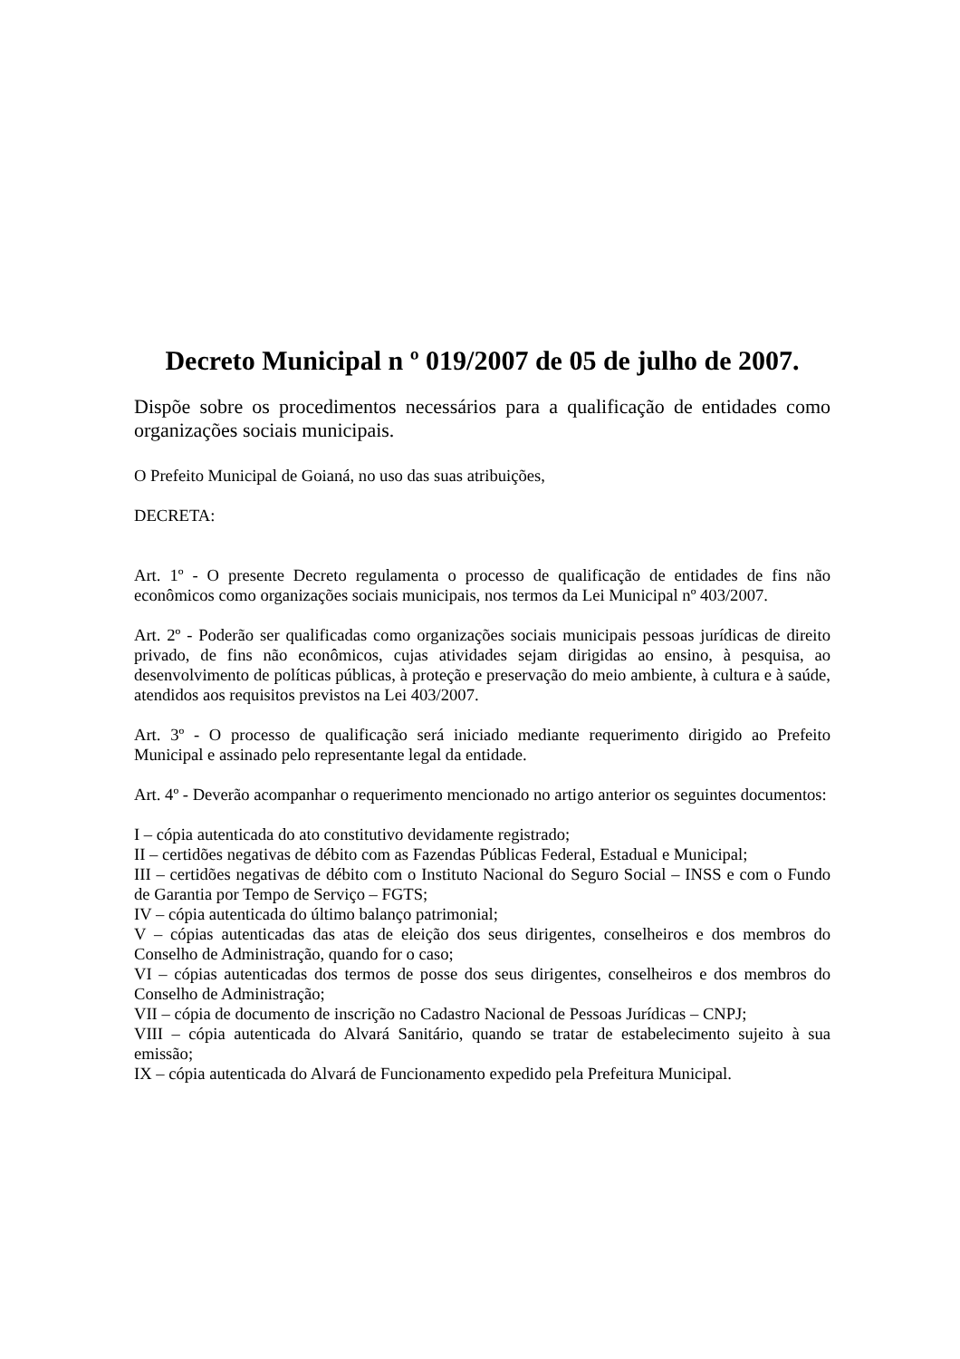Decreto Municipal n º 019/2007 de 05 de julho de 2007.
Dispõe sobre os procedimentos necessários para a qualificação de entidades como organizações sociais municipais.
O Prefeito Municipal de Goianá, no uso das suas atribuições,
DECRETA:
Art. 1º - O presente Decreto regulamenta o processo de qualificação de entidades de fins não econômicos como organizações sociais municipais, nos termos da Lei Municipal nº 403/2007.
Art. 2º - Poderão ser qualificadas como organizações sociais municipais pessoas jurídicas de direito privado, de fins não econômicos, cujas atividades sejam dirigidas ao ensino, à pesquisa, ao desenvolvimento de políticas públicas, à proteção e preservação do meio ambiente, à cultura e à saúde, atendidos aos requisitos previstos na Lei 403/2007.
Art. 3º - O processo de qualificação será iniciado mediante requerimento dirigido ao Prefeito Municipal e assinado pelo representante legal da entidade.
Art. 4º - Deverão acompanhar o requerimento mencionado no artigo anterior os seguintes documentos:
I – cópia autenticada do ato constitutivo devidamente registrado;
II – certidões negativas de débito com as Fazendas Públicas Federal, Estadual e Municipal;
III – certidões negativas de débito com o Instituto Nacional do Seguro Social – INSS e com o Fundo de Garantia por Tempo de Serviço – FGTS;
IV – cópia autenticada do último balanço patrimonial;
V – cópias autenticadas das atas de eleição dos seus dirigentes, conselheiros e dos membros do Conselho de Administração, quando for o caso;
VI – cópias autenticadas dos termos de posse dos seus dirigentes, conselheiros e dos membros do Conselho de Administração;
VII – cópia de documento de inscrição no Cadastro Nacional de Pessoas Jurídicas – CNPJ;
VIII – cópia autenticada do Alvará Sanitário, quando se tratar de estabelecimento sujeito à sua emissão;
IX – cópia autenticada do Alvará de Funcionamento expedido pela Prefeitura Municipal.